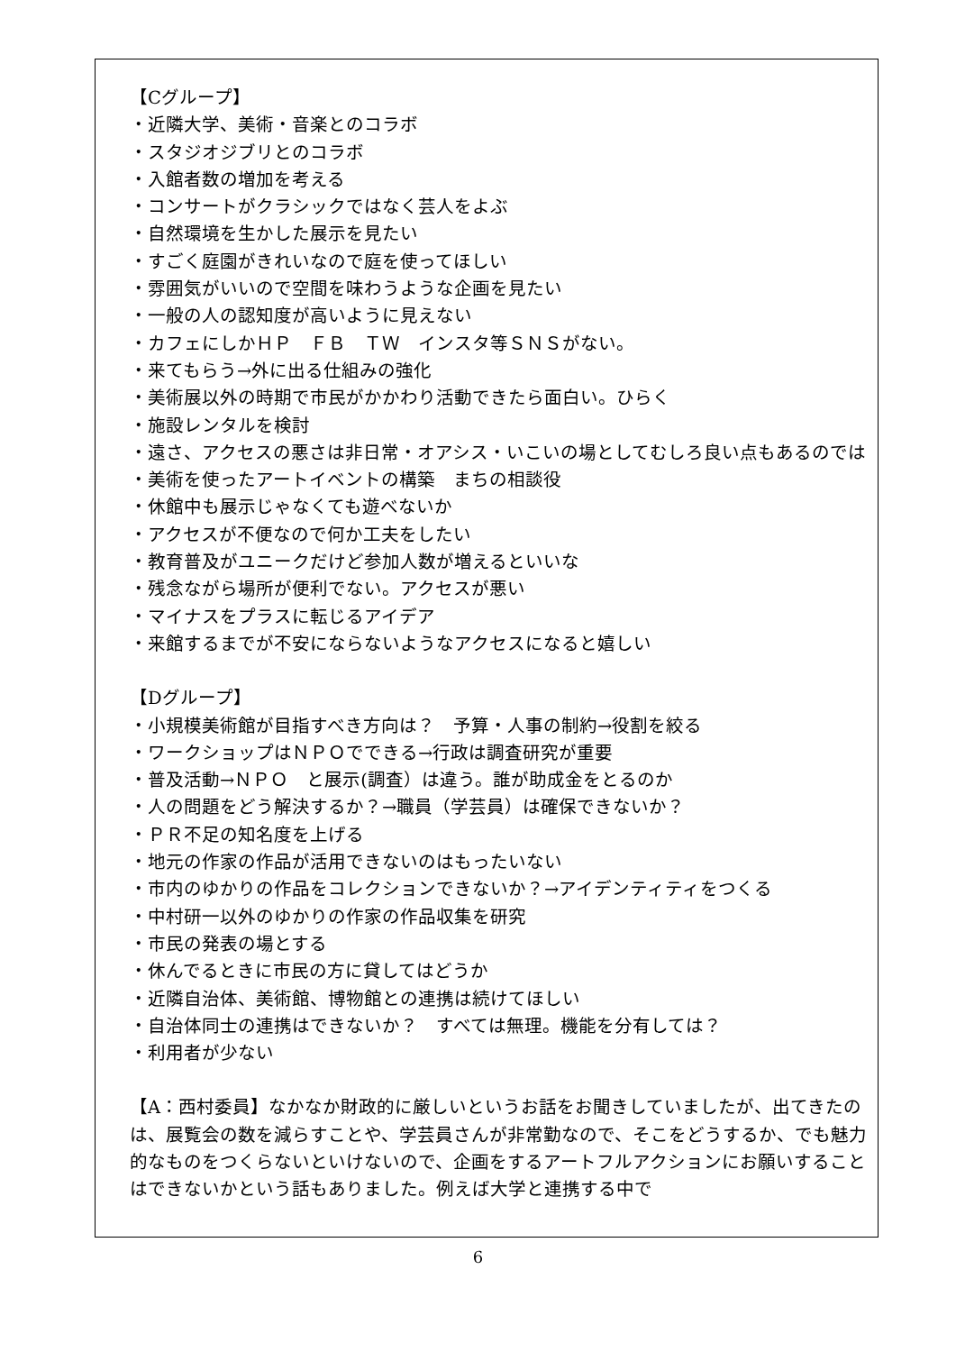【Cグループ】
・近隣大学、美術・音楽とのコラボ
・スタジオジブリとのコラボ
・入館者数の増加を考える
・コンサートがクラシックではなく芸人をよぶ
・自然環境を生かした展示を見たい
・すごく庭園がきれいなので庭を使ってほしい
・雰囲気がいいので空間を味わうような企画を見たい
・一般の人の認知度が高いように見えない
・カフェにしかＨＰ　ＦＢ　ＴＷ　インスタ等ＳＮＳがない。
・来てもらう→外に出る仕組みの強化
・美術展以外の時期で市民がかかわり活動できたら面白い。ひらく
・施設レンタルを検討
・遠さ、アクセスの悪さは非日常・オアシス・いこいの場としてむしろ良い点もあるのでは
・美術を使ったアートイベントの構築　まちの相談役
・休館中も展示じゃなくても遊べないか
・アクセスが不便なので何か工夫をしたい
・教育普及がユニークだけど参加人数が増えるといいな
・残念ながら場所が便利でない。アクセスが悪い
・マイナスをプラスに転じるアイデア
・来館するまでが不安にならないようなアクセスになると嬉しい
【Dグループ】
・小規模美術館が目指すべき方向は？　予算・人事の制約→役割を絞る
・ワークショップはＮＰＯでできる→行政は調査研究が重要
・普及活動→ＮＰＯ　と展示(調査）は違う。誰が助成金をとるのか
・人の問題をどう解決するか？→職員（学芸員）は確保できないか？
・ＰＲ不足の知名度を上げる
・地元の作家の作品が活用できないのはもったいない
・市内のゆかりの作品をコレクションできないか？→アイデンティティをつくる
・中村研一以外のゆかりの作家の作品収集を研究
・市民の発表の場とする
・休んでるときに市民の方に貸してはどうか
・近隣自治体、美術館、博物館との連携は続けてほしい
・自治体同士の連携はできないか？　すべては無理。機能を分有しては？
・利用者が少ない
【A：西村委員】なかなか財政的に厳しいというお話をお聞きしていましたが、出てきたのは、展覧会の数を減らすことや、学芸員さんが非常勤なので、そこをどうするか、でも魅力的なものをつくらないといけないので、企画をするアートフルアクションにお願いすることはできないかという話もありました。例えば大学と連携する中で
6